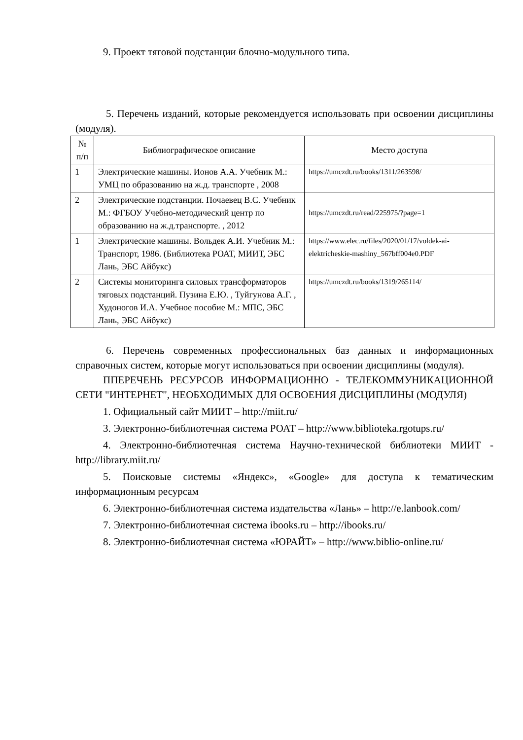9. Проект тяговой подстанции блочно-модульного типа.
5. Перечень изданий, которые рекомендуется использовать при освоении дисциплины (модуля).
| № п/п | Библиографическое описание | Место доступа |
| --- | --- | --- |
| 1 | Электрические машины. Ионов А.А. Учебник М.: УМЦ по образованию на ж.д. транспорте , 2008 | https://umczdt.ru/books/1311/263598/ |
| 2 | Электрические подстанции. Почаевец В.С. Учебник М.: ФГБОУ Учебно-методический центр по образованию на ж.д.транспорте. , 2012 | https://umczdt.ru/read/225975/?page=1 |
| 1 | Электрические машины. Вольдек А.И. Учебник М.: Транспорт, 1986. (Библиотека РОАТ, МИИТ, ЭБС Лань, ЭБС Айбукс) | https://www.elec.ru/files/2020/01/17/voldek-ai-elektricheskie-mashiny_567bff004e0.PDF |
| 2 | Системы мониторинга силовых трансформаторов тяговых подстанций. Пузина Е.Ю. , Туйгунова А.Г. , Худоногов И.А. Учебное пособие М.: МПС, ЭБС Лань, ЭБС Айбукс) | https://umczdt.ru/books/1319/265114/ |
6. Перечень современных профессиональных баз данных и информационных справочных систем, которые могут использоваться при освоении дисциплины (модуля).
ППЕРЕЧЕНЬ РЕСУРСОВ ИНФОРМАЦИОННО - ТЕЛЕКОММУНИКАЦИОННОЙ СЕТИ "ИНТЕРНЕТ", НЕОБХОДИМЫХ ДЛЯ ОСВОЕНИЯ ДИСЦИПЛИНЫ (МОДУЛЯ)
1. Официальный сайт МИИТ – http://miit.ru/
3. Электронно-библиотечная система РОАТ – http://www.biblioteka.rgotups.ru/
4. Электронно-библиотечная система Научно-технической библиотеки МИИТ - http://library.miit.ru/
5. Поисковые системы «Яндекс», «Google» для доступа к тематическим информационным ресурсам
6. Электронно-библиотечная система издательства «Лань» – http://e.lanbook.com/
7. Электронно-библиотечная система ibooks.ru – http://ibooks.ru/
8. Электронно-библиотечная система «ЮРАЙТ» – http://www.biblio-online.ru/